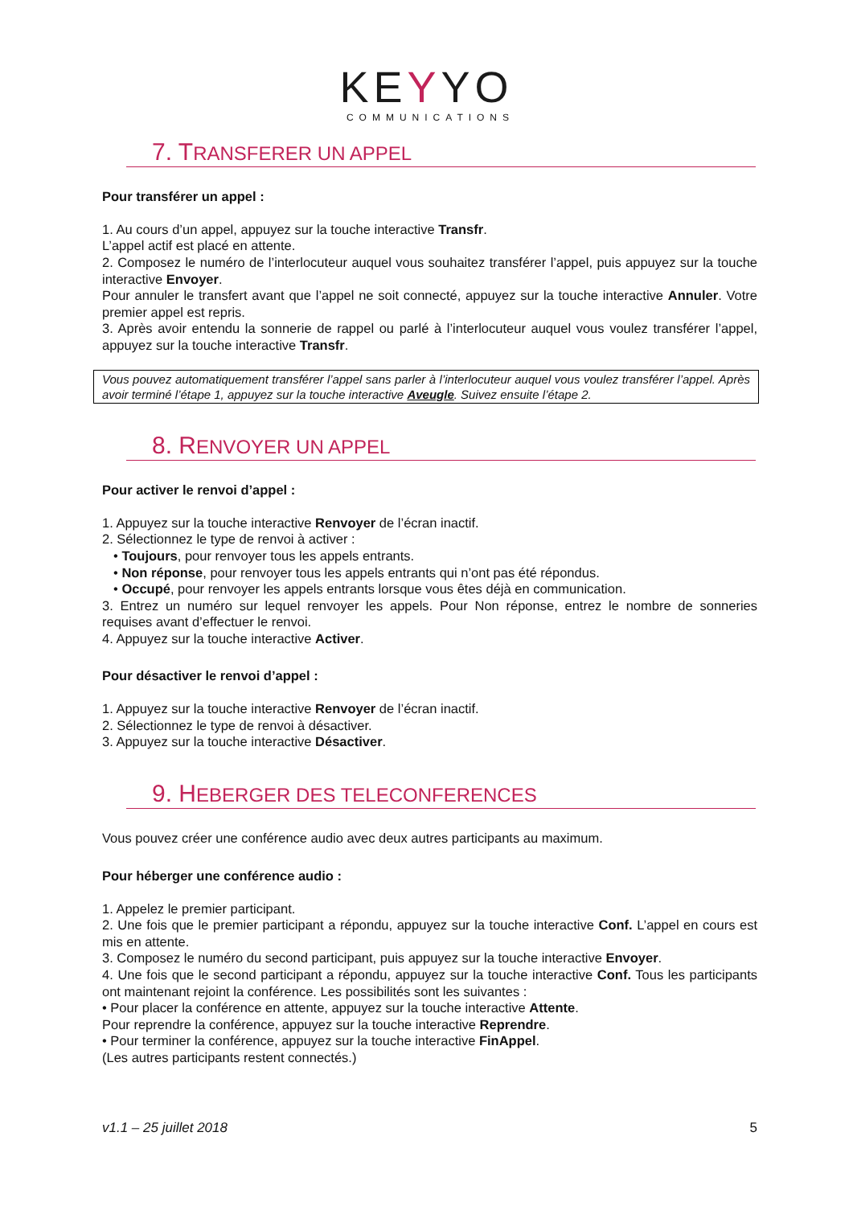KEYYO
COMMUNICATIONS
7. TRANSFERER UN APPEL
Pour transférer un appel :
1. Au cours d’un appel, appuyez sur la touche interactive Transfr.
L’appel actif est placé en attente.
2. Composez le numéro de l’interlocuteur auquel vous souhaitez transférer l’appel, puis appuyez sur la touche interactive Envoyer.
Pour annuler le transfert avant que l’appel ne soit connecté, appuyez sur la touche interactive Annuler. Votre premier appel est repris.
3. Après avoir entendu la sonnerie de rappel ou parlé à l’interlocuteur auquel vous voulez transférer l’appel, appuyez sur la touche interactive Transfr.
Vous pouvez automatiquement transférer l’appel sans parler à l’interlocuteur auquel vous voulez transférer l’appel. Après avoir terminé l’étape 1, appuyez sur la touche interactive Aveugle. Suivez ensuite l’étape 2.
8. RENVOYER UN APPEL
Pour activer le renvoi d’appel :
1. Appuyez sur la touche interactive Renvoyer de l’écran inactif.
2. Sélectionnez le type de renvoi à activer :
• Toujours, pour renvoyer tous les appels entrants.
• Non réponse, pour renvoyer tous les appels entrants qui n’ont pas été répondus.
• Occupé, pour renvoyer les appels entrants lorsque vous êtes déjà en communication.
3. Entrez un numéro sur lequel renvoyer les appels. Pour Non réponse, entrez le nombre de sonneries requises avant d’effectuer le renvoi.
4. Appuyez sur la touche interactive Activer.
Pour désactiver le renvoi d’appel :
1. Appuyez sur la touche interactive Renvoyer de l’écran inactif.
2. Sélectionnez le type de renvoi à désactiver.
3. Appuyez sur la touche interactive Désactiver.
9. HEBERGER DES TELECONFERENCES
Vous pouvez créer une conférence audio avec deux autres participants au maximum.
Pour héberger une conférence audio :
1. Appelez le premier participant.
2. Une fois que le premier participant a répondu, appuyez sur la touche interactive Conf. L’appel en cours est mis en attente.
3. Composez le numéro du second participant, puis appuyez sur la touche interactive Envoyer.
4. Une fois que le second participant a répondu, appuyez sur la touche interactive Conf. Tous les participants ont maintenant rejoint la conférence. Les possibilités sont les suivantes :
• Pour placer la conférence en attente, appuyez sur la touche interactive Attente.
Pour reprendre la conférence, appuyez sur la touche interactive Reprendre.
• Pour terminer la conférence, appuyez sur la touche interactive FinAppel.
(Les autres participants restent connectés.)
v1.1 – 25 juillet 2018 5